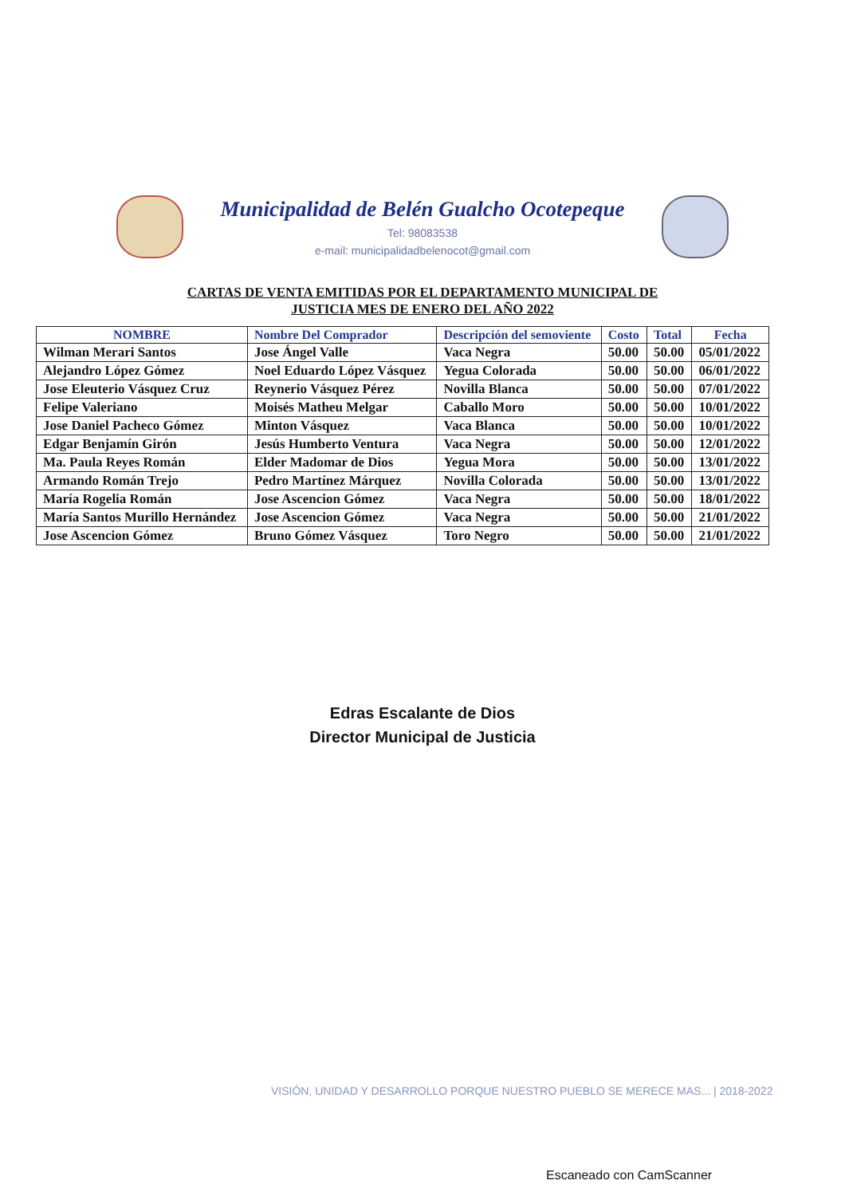Municipalidad de Belén Gualcho Ocotepeque
Tel: 98083538
e-mail: municipalidadbelenocot@gmail.com
CARTAS DE VENTA EMITIDAS POR EL DEPARTAMENTO MUNICIPAL DE
JUSTICIA MES DE ENERO DEL AÑO 2022
| NOMBRE | Nombre Del Comprador | Descripción del semoviente | Costo | Total | Fecha |
| --- | --- | --- | --- | --- | --- |
| Wilman Merari Santos | Jose Ángel Valle | Vaca Negra | 50.00 | 50.00 | 05/01/2022 |
| Alejandro López Gómez | Noel Eduardo López Vásquez | Yegua Colorada | 50.00 | 50.00 | 06/01/2022 |
| Jose Eleuterio Vásquez Cruz | Reynerio Vásquez Pérez | Novilla Blanca | 50.00 | 50.00 | 07/01/2022 |
| Felipe Valeriano | Moisés Matheu Melgar | Caballo Moro | 50.00 | 50.00 | 10/01/2022 |
| Jose Daniel Pacheco Gómez | Minton Vásquez | Vaca Blanca | 50.00 | 50.00 | 10/01/2022 |
| Edgar Benjamín Girón | Jesús Humberto Ventura | Vaca Negra | 50.00 | 50.00 | 12/01/2022 |
| Ma. Paula Reyes Román | Elder Madomar de Dios | Yegua Mora | 50.00 | 50.00 | 13/01/2022 |
| Armando Román Trejo | Pedro Martínez Márquez | Novilla Colorada | 50.00 | 50.00 | 13/01/2022 |
| María Rogelia Román | Jose Ascencion Gómez | Vaca Negra | 50.00 | 50.00 | 18/01/2022 |
| María Santos Murillo Hernández | Jose Ascencion Gómez | Vaca Negra | 50.00 | 50.00 | 21/01/2022 |
| Jose Ascencion Gómez | Bruno Gómez Vásquez | Toro Negro | 50.00 | 50.00 | 21/01/2022 |
Edras Escalante de Dios
Director Municipal de Justicia
VISIÓN, UNIDAD Y DESARROLLO PORQUE NUESTRO PUEBLO SE MERECE MAS... | 2018-2022
Escaneado con CamScanner